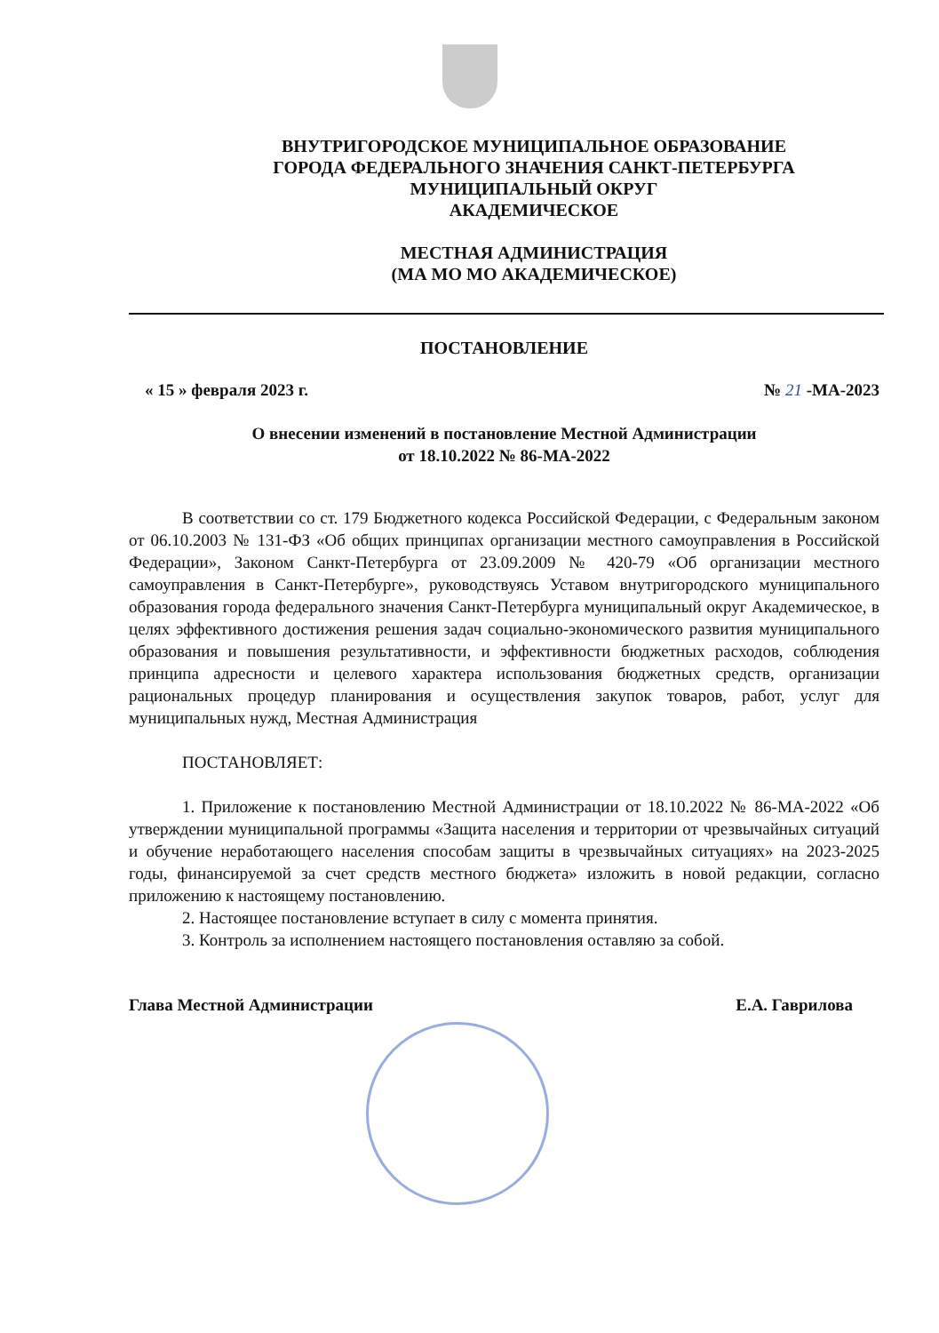ВНУТРИГОРОДСКОЕ МУНИЦИПАЛЬНОЕ ОБРАЗОВАНИЕ
ГОРОДА ФЕДЕРАЛЬНОГО ЗНАЧЕНИЯ САНКТ-ПЕТЕРБУРГА
МУНИЦИПАЛЬНЫЙ ОКРУГ
АКАДЕМИЧЕСКОЕ
МЕСТНАЯ АДМИНИСТРАЦИЯ
(МА МО МО АКАДЕМИЧЕСКОЕ)
ПОСТАНОВЛЕНИЕ
« 15 » февраля 2023 г. № 21 -МА-2023
О внесении изменений в постановление Местной Администрации
от 18.10.2022 № 86-МА-2022
В соответствии со ст. 179 Бюджетного кодекса Российской Федерации, с Федеральным законом от 06.10.2003 № 131-ФЗ «Об общих принципах организации местного самоуправления в Российской Федерации», Законом Санкт-Петербурга от 23.09.2009 № 420-79 «Об организации местного самоуправления в Санкт-Петербурге», руководствуясь Уставом внутригородского муниципального образования города федерального значения Санкт-Петербурга муниципальный округ Академическое, в целях эффективного достижения решения задач социально-экономического развития муниципального образования и повышения результативности, и эффективности бюджетных расходов, соблюдения принципа адресности и целевого характера использования бюджетных средств, организации рациональных процедур планирования и осуществления закупок товаров, работ, услуг для муниципальных нужд, Местная Администрация
ПОСТАНОВЛЯЕТ:
1. Приложение к постановлению Местной Администрации от 18.10.2022 № 86-МА-2022 «Об утверждении муниципальной программы «Защита населения и территории от чрезвычайных ситуаций и обучение неработающего населения способам защиты в чрезвычайных ситуациях» на 2023-2025 годы, финансируемой за счет средств местного бюджета» изложить в новой редакции, согласно приложению к настоящему постановлению.
2. Настоящее постановление вступает в силу с момента принятия.
3. Контроль за исполнением настоящего постановления оставляю за собой.
Глава Местной Администрации Е.А. Гаврилова